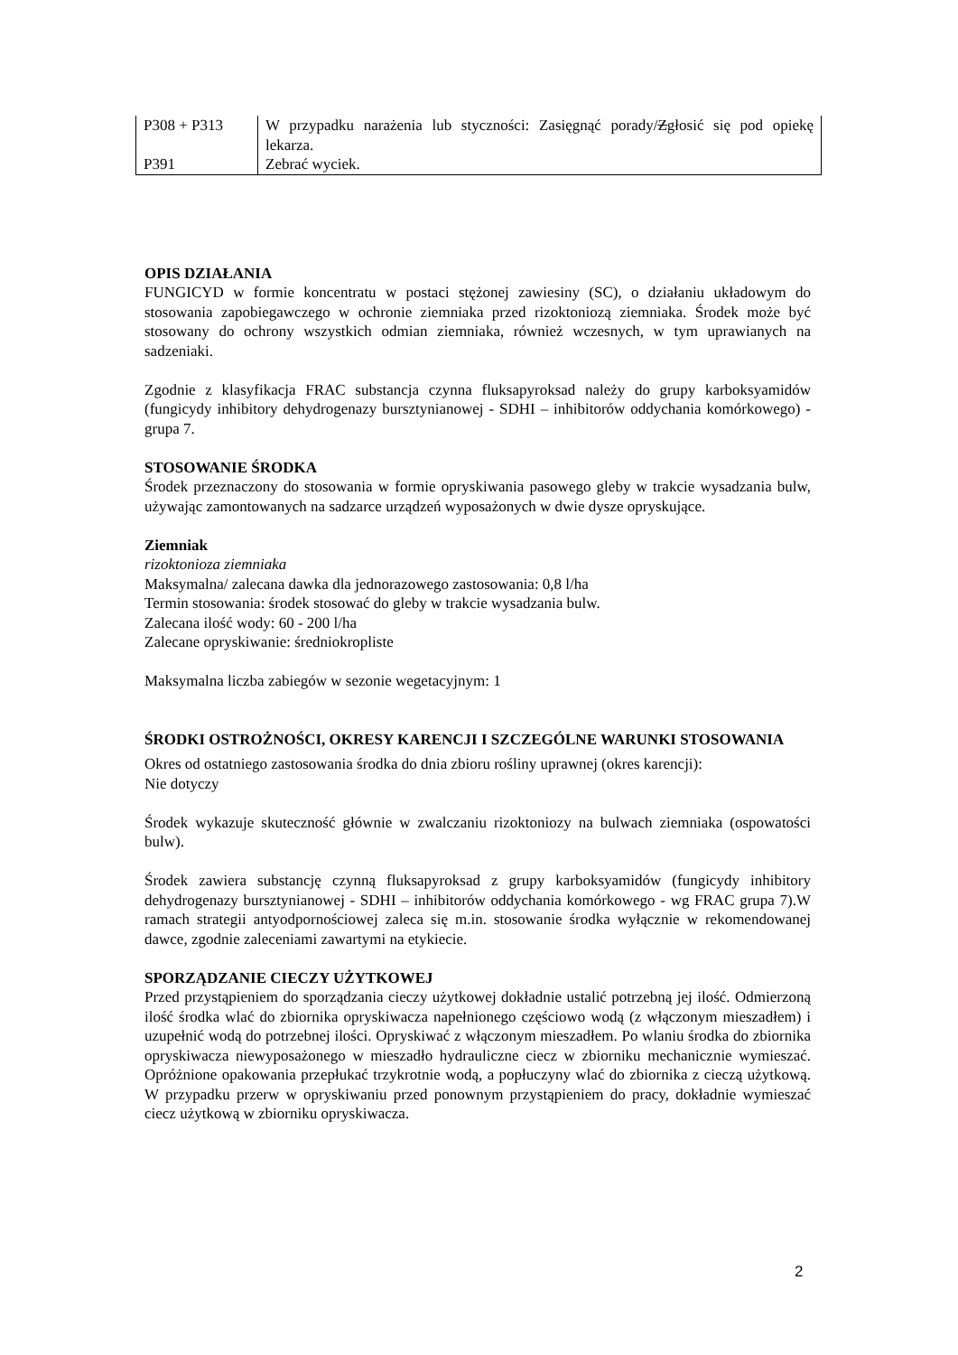| P308 + P313 | W przypadku narażenia lub styczności: Zasięgnąć porady/ Z głosić się pod opiekę lekarza. |
| P391 | Zebrać wyciek. |
OPIS DZIAŁANIA
FUNGICYD w formie koncentratu w postaci stężonej zawiesiny (SC), o działaniu układowym do stosowania zapobiegawczego w ochronie ziemniaka przed rizoktoniozą ziemniaka. Środek może być stosowany do ochrony wszystkich odmian ziemniaka, również wczesnych, w tym uprawianych na sadzeniaki.
Zgodnie z klasyfikacja FRAC substancja czynna fluksapyroksad należy do grupy karboksyamidów (fungicydy inhibitory dehydrogenazy bursztynianowej - SDHI – inhibitorów oddychania komórkowego) - grupa 7.
STOSOWANIE ŚRODKA
Środek przeznaczony do stosowania w formie opryskiwania pasowego gleby w trakcie wysadzania bulw, używając zamontowanych na sadzarce urządzeń wyposażonych w dwie dysze opryskujące.
Ziemniak
rizoktonioza ziemniaka
Maksymalna/ zalecana dawka dla jednorazowego zastosowania: 0,8 l/ha
Termin stosowania: środek stosować do gleby w trakcie wysadzania bulw.
Zalecana ilość wody: 60 - 200 l/ha
Zalecane opryskiwanie: średniokropliste
Maksymalna liczba zabiegów w sezonie wegetacyjnym: 1
ŚRODKI OSTROŻNOŚCI, OKRESY KARENCJI I SZCZEGÓLNE WARUNKI STOSOWANIA
Okres od ostatniego zastosowania środka do dnia zbioru rośliny uprawnej (okres karencji):
Nie dotyczy
Środek wykazuje skuteczność głównie w zwalczaniu rizoktoniozy na bulwach ziemniaka (ospowatości bulw).
Środek zawiera substancję czynną fluksapyroksad z grupy karboksyamidów (fungicydy inhibitory dehydrogenazy bursztynianowej - SDHI – inhibitorów oddychania komórkowego - wg FRAC grupa 7).W ramach strategii antyodpornościowej zaleca się m.in. stosowanie środka wyłącznie w rekomendowanej dawce, zgodnie zaleceniami zawartymi na etykiecie.
SPORZĄDZANIE CIECZY UŻYTKOWEJ
Przed przystąpieniem do sporządzania cieczy użytkowej dokładnie ustalić potrzebną jej ilość. Odmierzoną ilość środka wlać do zbiornika opryskiwacza napełnionego częściowo wodą (z włączonym mieszadłem) i uzupełnić wodą do potrzebnej ilości. Opryskiwać z włączonym mieszadłem. Po wlaniu środka do zbiornika opryskiwacza niewyposażonego w mieszadło hydrauliczne ciecz w zbiorniku mechanicznie wymieszać. Opróżnione opakowania przepłukać trzykrotnie wodą, a popłuczyny wlać do zbiornika z cieczą użytkową. W przypadku przerw w opryskiwaniu przed ponownym przystąpieniem do pracy, dokładnie wymieszać ciecz użytkową w zbiorniku opryskiwacza.
2